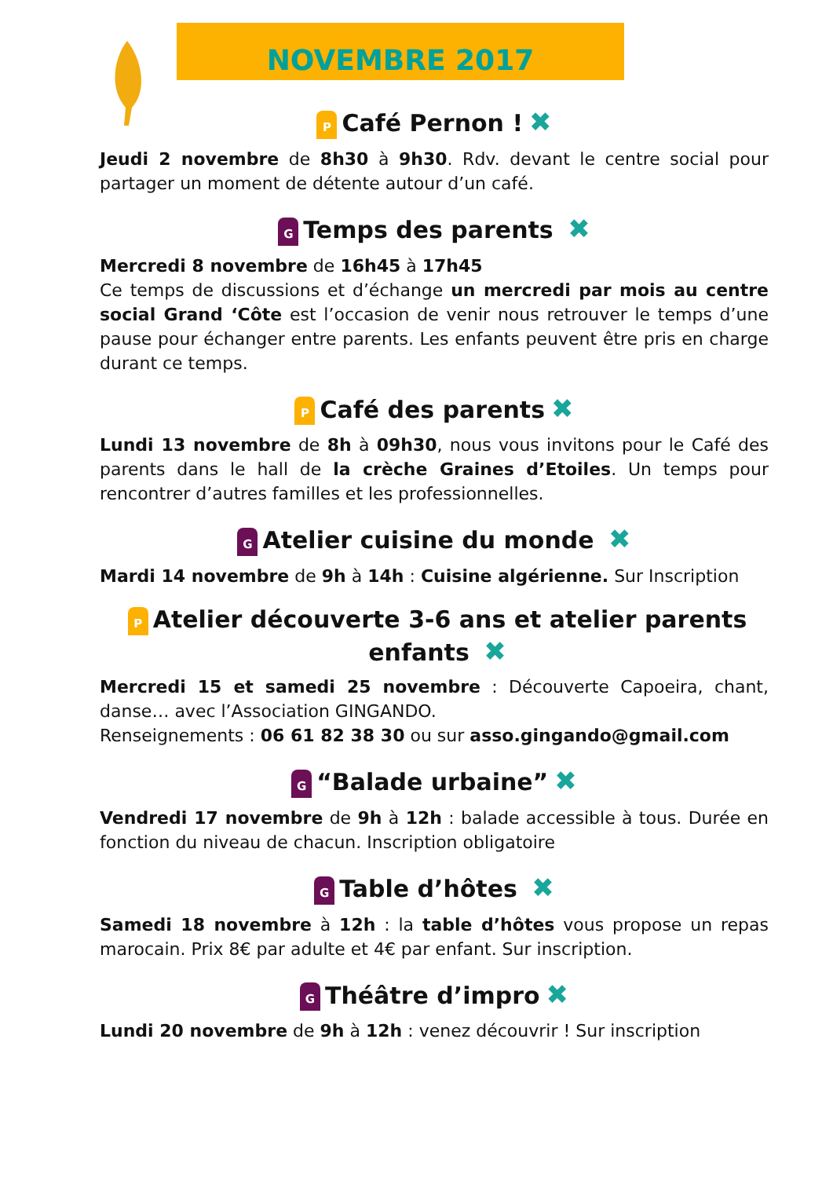NOVEMBRE 2017
P Café Pernon ! ✖
Jeudi 2 novembre de 8h30 à 9h30. Rdv. devant le centre social pour partager un moment de détente autour d’un café.
G Temps des parents ✖
Mercredi 8 novembre de 16h45 à 17h45
Ce temps de discussions et d’échange un mercredi par mois au centre social Grand ‘Côte est l’occasion de venir nous retrouver le temps d’une pause pour échanger entre parents. Les enfants peuvent être pris en charge durant ce temps.
P Café des parents ✖
Lundi 13 novembre de 8h à 09h30, nous vous invitons pour le Café des parents dans le hall de la crèche Graines d’Etoiles. Un temps pour rencontrer d’autres familles et les professionnelles.
G Atelier cuisine du monde ✖
Mardi 14 novembre de 9h à 14h : Cuisine algérienne. Sur Inscription
P Atelier découverte 3-6 ans et atelier parents enfants ✖
Mercredi 15 et samedi 25 novembre : Découverte Capoeira, chant, danse… avec l’Association GINGANDO.
Renseignements : 06 61 82 38 30 ou sur asso.gingando@gmail.com
G “Balade urbaine” ✖
Vendredi 17 novembre de 9h à 12h : balade accessible à tous. Durée en fonction du niveau de chacun. Inscription obligatoire
G Table d’hôtes ✖
Samedi 18 novembre à 12h : la table d’hôtes vous propose un repas marocain. Prix 8€ par adulte et 4€ par enfant. Sur inscription.
G Théâtre d’impro ✖
Lundi 20 novembre de 9h à 12h : venez découvrir ! Sur inscription